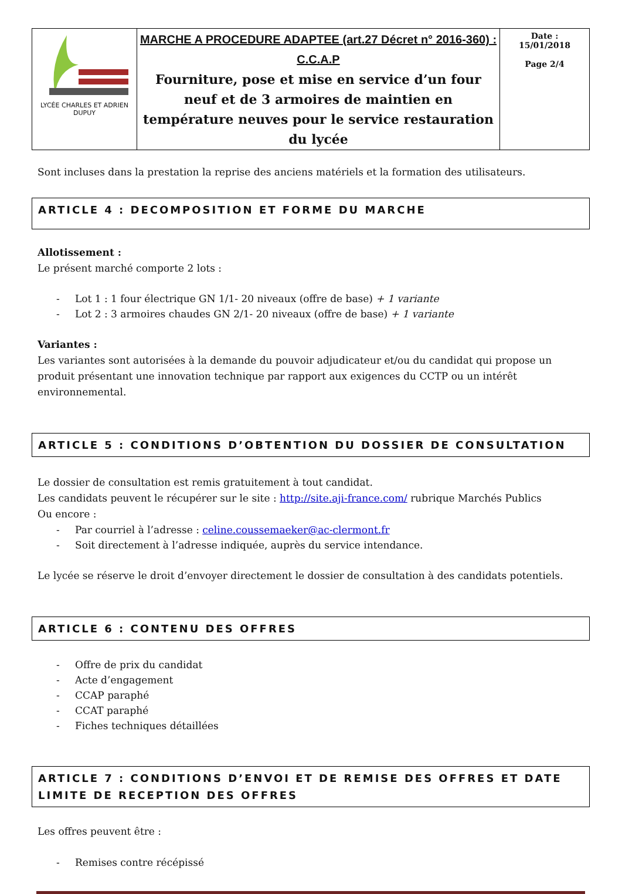| LYCÉE CHARLES ET ADRIEN DUPUY | MARCHE A PROCEDURE ADAPTEE (art.27 Décret n° 2016-360) : C.C.A.P Fourniture, pose et mise en service d’un four neuf et de 3 armoires de maintien en température neuves pour le service restauration du lycée | Date : 15/01/2018 Page 2/4 |
Sont incluses dans la prestation la reprise des anciens matériels et la formation des utilisateurs.
ARTICLE 4 : DECOMPOSITION ET FORME DU MARCHE
Allotissement :
Le présent marché comporte 2 lots :
- Lot 1 : 1 four électrique GN 1/1- 20 niveaux (offre de base) + 1 variante
- Lot 2 : 3 armoires chaudes GN 2/1- 20 niveaux (offre de base) + 1 variante
Variantes :
Les variantes sont autorisées à la demande du pouvoir adjudicateur et/ou du candidat qui propose un produit présentant une innovation technique par rapport aux exigences du CCTP ou un intérêt environnemental.
ARTICLE 5 : CONDITIONS D’OBTENTION DU DOSSIER DE CONSULTATION
Le dossier de consultation est remis gratuitement à tout candidat.
Les candidats peuvent le récupérer sur le site : http://site.aji-france.com/ rubrique Marchés Publics
Ou encore :
- Par courriel à l’adresse : celine.coussemaeker@ac-clermont.fr
- Soit directement à l’adresse indiquée, auprès du service intendance.
Le lycée se réserve le droit d’envoyer directement le dossier de consultation à des candidats potentiels.
ARTICLE 6 : CONTENU DES OFFRES
- Offre de prix du candidat
- Acte d’engagement
- CCAP paraphé
- CCAT paraphé
- Fiches techniques détaillées
ARTICLE 7 : CONDITIONS D’ENVOI ET DE REMISE DES OFFRES ET DATE LIMITE DE RECEPTION DES OFFRES
Les offres peuvent être :
- Remises contre récépissé